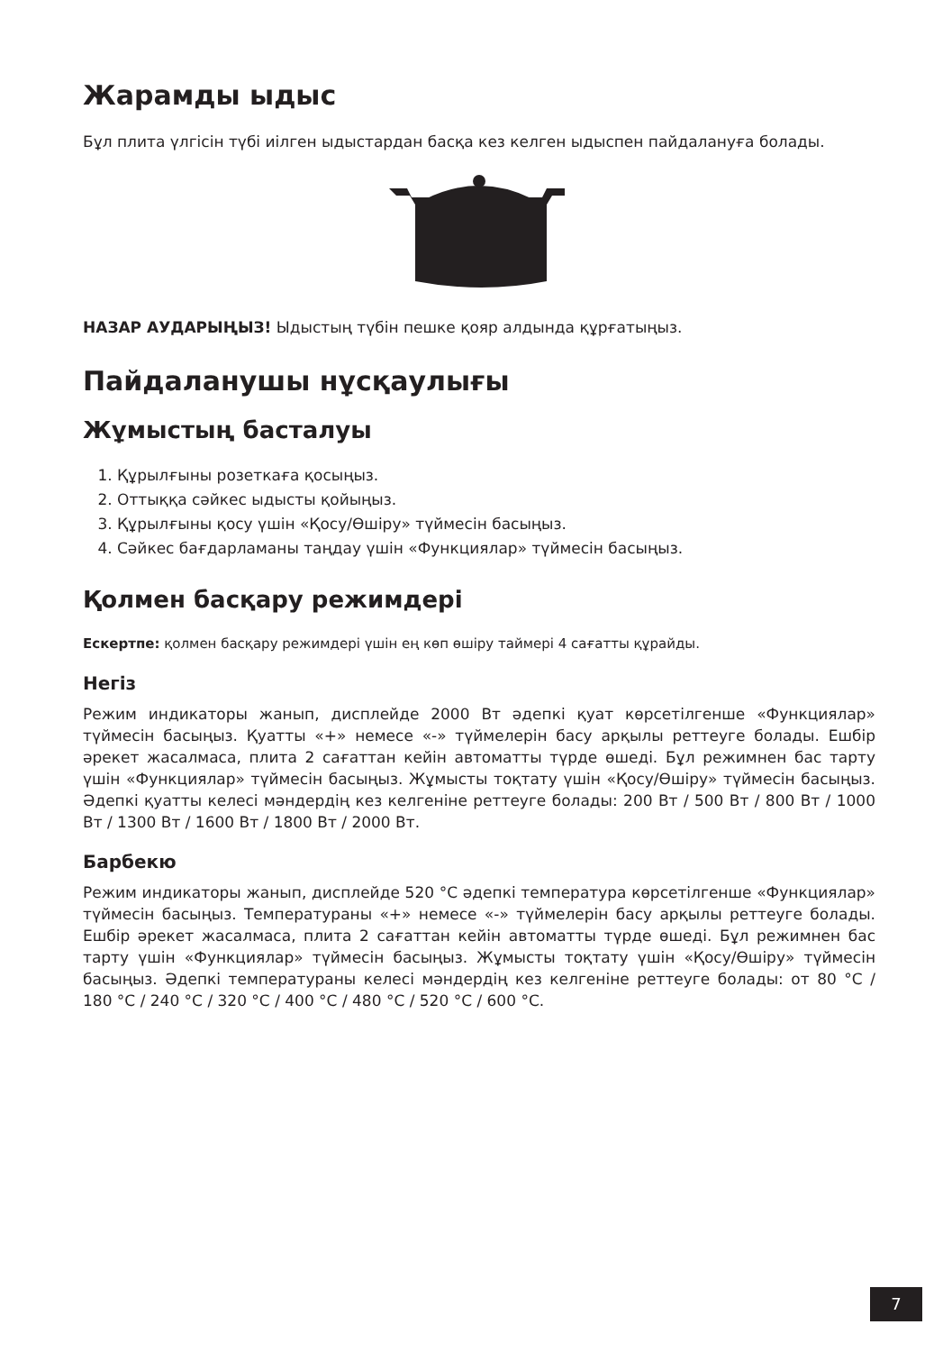Жарамды ыдыс
Бұл плита үлгісін түбі иілген ыдыстардан басқа кез келген ыдыспен пайдалануға болады.
НАЗАР АУДАРЫҢЫЗ! Ыдыстың түбін пешке қояр алдында құрғатыңыз.
Пайдаланушы нұсқаулығы
Жұмыстың басталуы
1. Құрылғыны розеткаға қосыңыз.
2. Оттыққа сәйкес ыдысты қойыңыз.
3. Құрылғыны қосу үшін «Қосу/Өшіру» түймесін басыңыз.
4. Сәйкес бағдарламаны таңдау үшін «Функциялар» түймесін басыңыз.
Қолмен басқару режимдері
Ескертпе: қолмен басқару режимдері үшін ең көп өшіру таймері 4 сағатты құрайды.
Негіз
Режим индикаторы жанып, дисплейде 2000 Вт әдепкі қуат көрсетілгенше «Функциялар» түймесін басыңыз. Қуатты «+» немесе «-» түймелерін басу арқылы реттеуге болады. Ешбір әрекет жасалмаса, плита 2 сағаттан кейін автоматты түрде өшеді. Бұл режимнен бас тарту үшін «Функциялар» түймесін басыңыз. Жұмысты тоқтату үшін «Қосу/Өшіру» түймесін басыңыз. Әдепкі қуатты келесі мәндердің кез келгеніне реттеуге болады: 200 Вт / 500 Вт / 800 Вт / 1000 Вт / 1300 Вт / 1600 Вт / 1800 Вт / 2000 Вт.
Барбекю
Режим индикаторы жанып, дисплейде 520 °C әдепкі температура көрсетілгенше «Функциялар» түймесін басыңыз. Температураны «+» немесе «-» түймелерін басу арқылы реттеуге болады. Ешбір әрекет жасалмаса, плита 2 сағаттан кейін автоматты түрде өшеді. Бұл режимнен бас тарту үшін «Функциялар» түймесін басыңыз. Жұмысты тоқтату үшін «Қосу/Өшіру» түймесін басыңыз. Әдепкі температураны келесі мәндердің кез келгеніне реттеуге болады: от 80 °C / 180 °C / 240 °C / 320 °C / 400 °C / 480 °C / 520 °C / 600 °C.
7